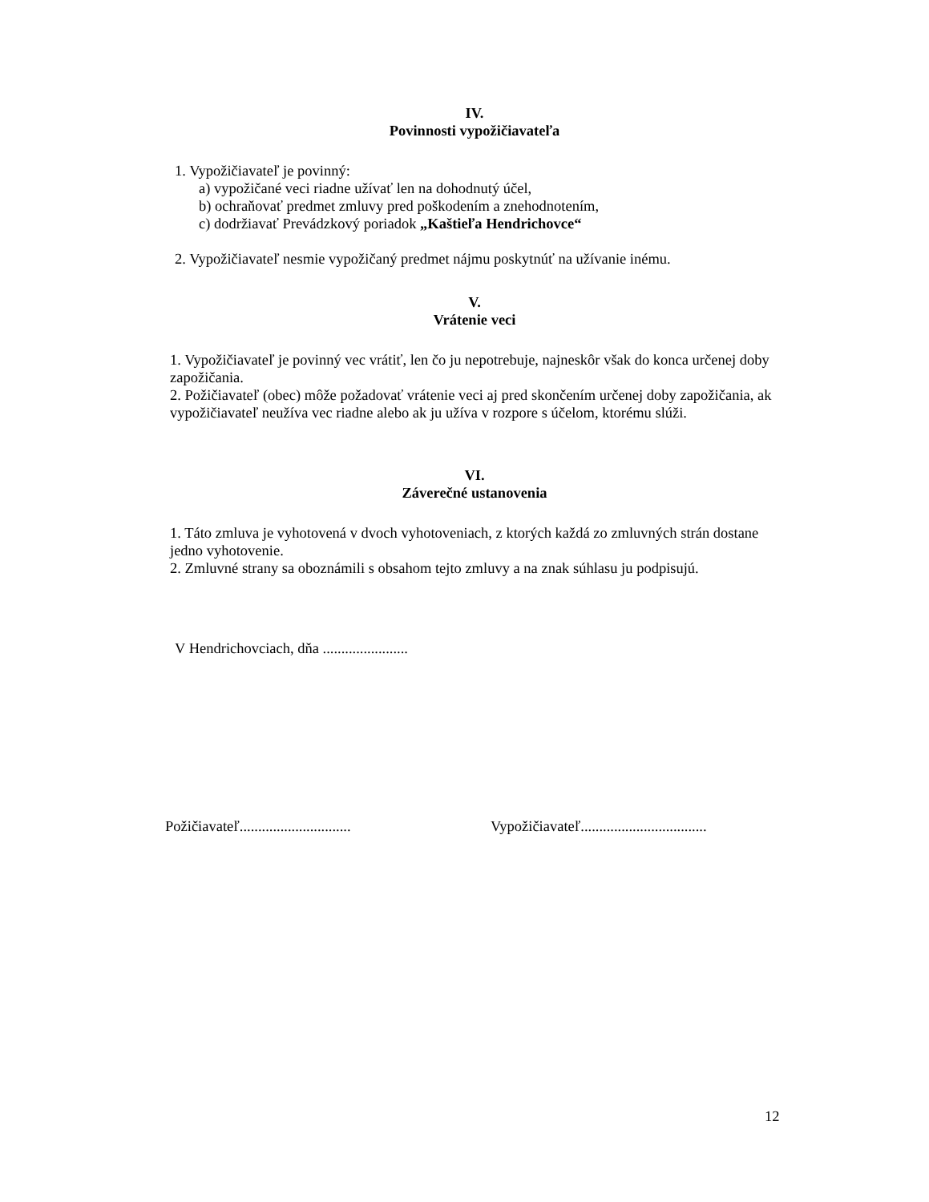IV.
Povinnosti vypožičiavateľa
1. Vypožičiavateľ je povinný:
a) vypožičané veci riadne užívať len na dohodnutý účel,
b) ochraňovať predmet zmluvy pred poškodením a znehodnotením,
c) dodržiavať Prevádzkový poriadok „Kaštieľa Hendrichovce“
2. Vypožičiavateľ nesmie vypožičaný predmet nájmu poskytnúť na užívanie inému.
V.
Vrátenie veci
1. Vypožičiavateľ je povinný vec vrátiť, len čo ju nepotrebuje, najneskôr však do konca určenej doby zapožičania.
2. Požičiavateľ (obec) môže požadovať vrátenie veci aj pred skončením určenej doby zapožičania, ak vypožičiavateľ neužíva vec riadne alebo ak ju užíva v rozpore s účelom, ktorému slúži.
VI.
Záverečné ustanovenia
1. Táto zmluva je vyhotovená v dvoch vyhotoveniach, z ktorých každá zo zmluvných strán dostane jedno vyhotovenie.
2. Zmluvné strany sa oboznámili s obsahom tejto zmluvy a na znak súhlasu ju podpisujú.
V Hendrichovciach, dňa .......................
Požičiavateľ.............................. Vypožičiavateľ..................................
12